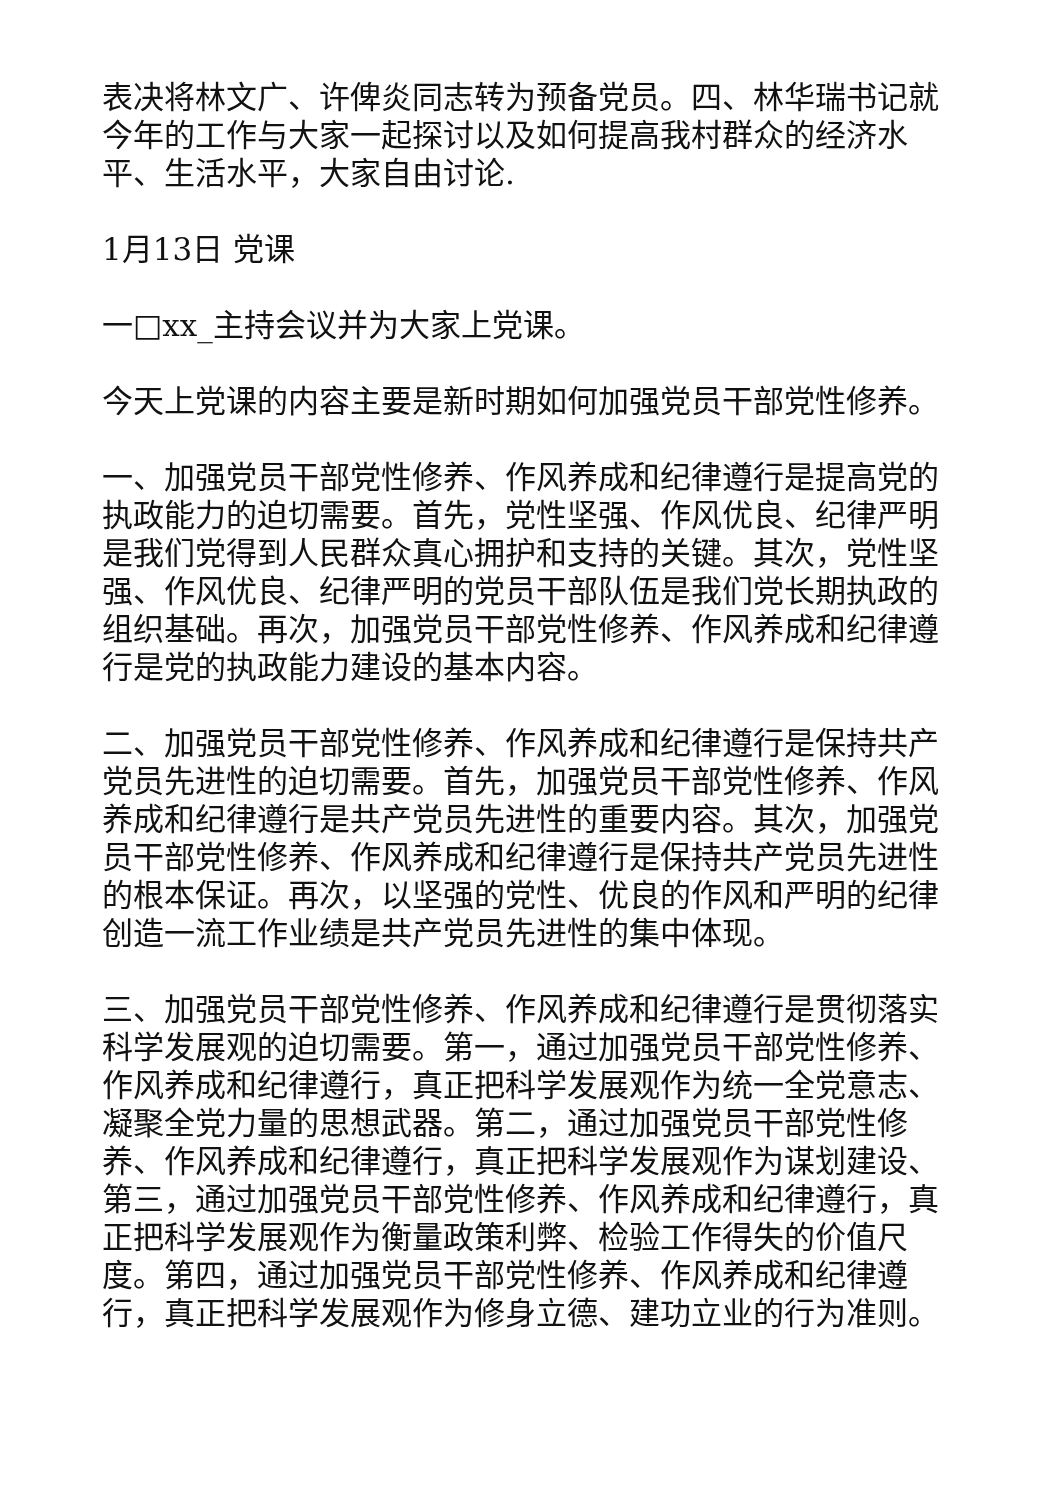表决将林文广、许俾炎同志转为预备党员。四、林华瑞书记就今年的工作与大家一起探讨以及如何提高我村群众的经济水平、生活水平，大家自由讨论.
1月13日 党课
一□xx_主持会议并为大家上党课。
今天上党课的内容主要是新时期如何加强党员干部党性修养。
一、加强党员干部党性修养、作风养成和纪律遵行是提高党的执政能力的迫切需要。首先，党性坚强、作风优良、纪律严明是我们党得到人民群众真心拥护和支持的关键。其次，党性坚强、作风优良、纪律严明的党员干部队伍是我们党长期执政的组织基础。再次，加强党员干部党性修养、作风养成和纪律遵行是党的执政能力建设的基本内容。
二、加强党员干部党性修养、作风养成和纪律遵行是保持共产党员先进性的迫切需要。首先，加强党员干部党性修养、作风养成和纪律遵行是共产党员先进性的重要内容。其次，加强党员干部党性修养、作风养成和纪律遵行是保持共产党员先进性的根本保证。再次，以坚强的党性、优良的作风和严明的纪律创造一流工作业绩是共产党员先进性的集中体现。
三、加强党员干部党性修养、作风养成和纪律遵行是贯彻落实科学发展观的迫切需要。第一，通过加强党员干部党性修养、作风养成和纪律遵行，真正把科学发展观作为统一全党意志、凝聚全党力量的思想武器。第二，通过加强党员干部党性修养、作风养成和纪律遵行，真正把科学发展观作为谋划建设、第三，通过加强党员干部党性修养、作风养成和纪律遵行，真正把科学发展观作为衡量政策利弊、检验工作得失的价值尺度。第四，通过加强党员干部党性修养、作风养成和纪律遵行，真正把科学发展观作为修身立德、建功立业的行为准则。